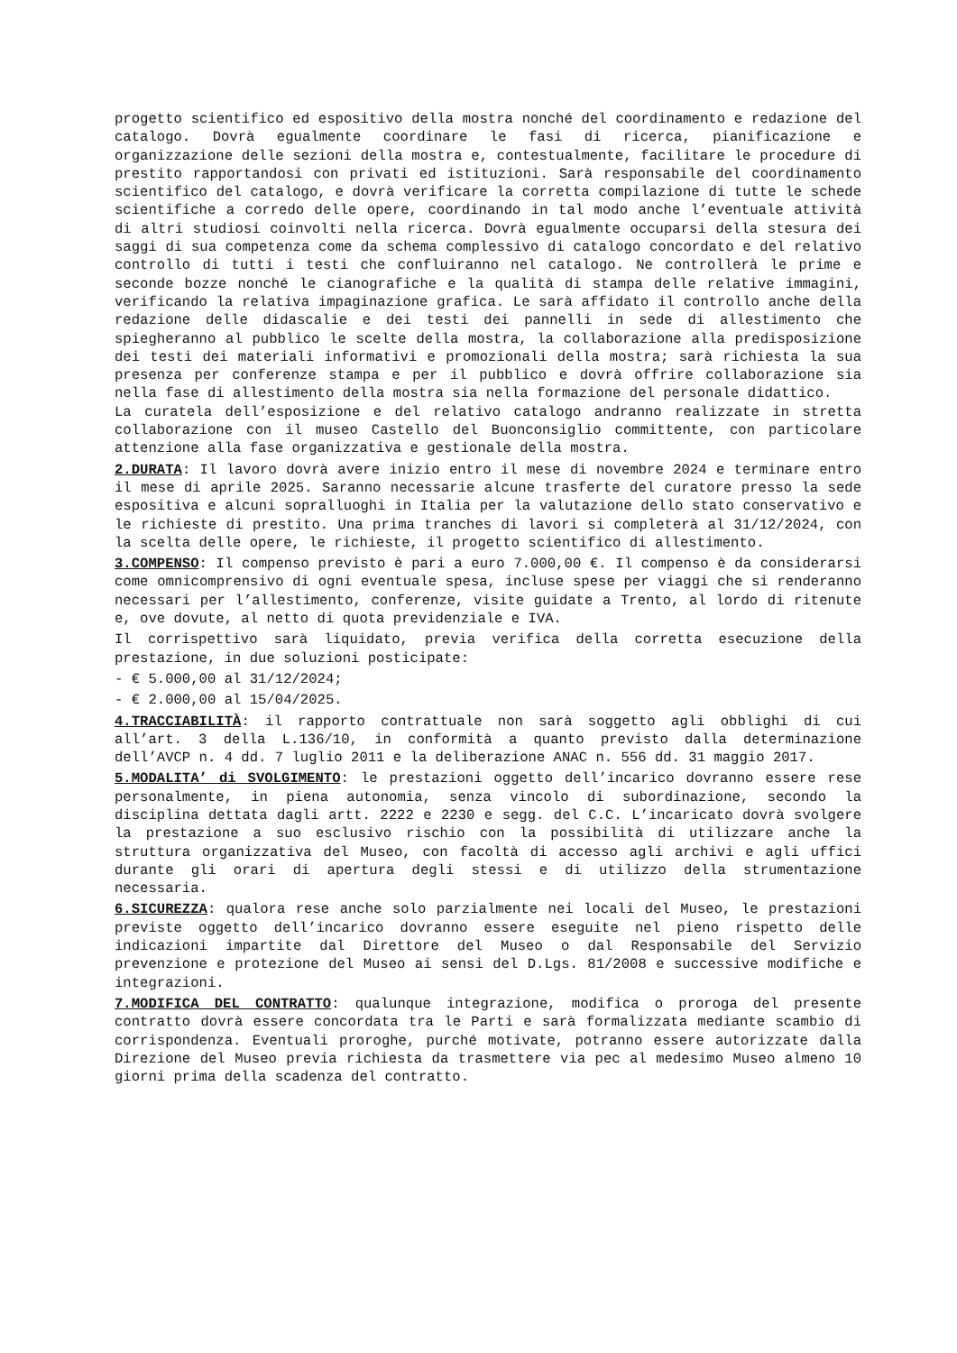progetto scientifico ed espositivo della mostra nonché del coordinamento e redazione del catalogo. Dovrà egualmente coordinare le fasi di ricerca, pianificazione e organizzazione delle sezioni della mostra e, contestualmente, facilitare le procedure di prestito rapportandosi con privati ed istituzioni. Sarà responsabile del coordinamento scientifico del catalogo, e dovrà verificare la corretta compilazione di tutte le schede scientifiche a corredo delle opere, coordinando in tal modo anche l’eventuale attività di altri studiosi coinvolti nella ricerca. Dovrà egualmente occuparsi della stesura dei saggi di sua competenza come da schema complessivo di catalogo concordato e del relativo controllo di tutti i testi che confluiranno nel catalogo. Ne controllerà le prime e seconde bozze nonché le cianografiche e la qualità di stampa delle relative immagini, verificando la relativa impaginazione grafica. Le sarà affidato il controllo anche della redazione delle didascalie e dei testi dei pannelli in sede di allestimento che spiegheranno al pubblico le scelte della mostra, la collaborazione alla predisposizione dei testi dei materiali informativi e promozionali della mostra; sarà richiesta la sua presenza per conferenze stampa e per il pubblico e dovrà offrire collaborazione sia nella fase di allestimento della mostra sia nella formazione del personale didattico.
La curatela dell’esposizione e del relativo catalogo andranno realizzate in stretta collaborazione con il museo Castello del Buonconsiglio committente, con particolare attenzione alla fase organizzativa e gestionale della mostra.
2.DURATA: Il lavoro dovrà avere inizio entro il mese di novembre 2024 e terminare entro il mese di aprile 2025. Saranno necessarie alcune trasferte del curatore presso la sede espositiva e alcuni sopralluoghi in Italia per la valutazione dello stato conservativo e le richieste di prestito. Una prima tranches di lavori si completerà al 31/12/2024, con la scelta delle opere, le richieste, il progetto scientifico di allestimento.
3.COMPENSO: Il compenso previsto è pari a euro 7.000,00 €. Il compenso è da considerarsi come omnicomprensivo di ogni eventuale spesa, incluse spese per viaggi che si renderanno necessari per l’allestimento, conferenze, visite guidate a Trento, al lordo di ritenute e, ove dovute, al netto di quota previdenziale e IVA.
Il corrispettivo sarà liquidato, previa verifica della corretta esecuzione della prestazione, in due soluzioni posticipate:
- € 5.000,00 al 31/12/2024;
- € 2.000,00 al 15/04/2025.
4.TRACCIABILITÀ: il rapporto contrattuale non sarà soggetto agli obblighi di cui all’art. 3 della L.136/10, in conformità a quanto previsto dalla determinazione dell’AVCP n. 4 dd. 7 luglio 2011 e la deliberazione ANAC n. 556 dd. 31 maggio 2017.
5.MODALITA’ di SVOLGIMENTO: le prestazioni oggetto dell’incarico dovranno essere rese personalmente, in piena autonomia, senza vincolo di subordinazione, secondo la disciplina dettata dagli artt. 2222 e 2230 e segg. del C.C. L’incaricato dovrà svolgere la prestazione a suo esclusivo rischio con la possibilità di utilizzare anche la struttura organizzativa del Museo, con facoltà di accesso agli archivi e agli uffici durante gli orari di apertura degli stessi e di utilizzo della strumentazione necessaria.
6.SICUREZZA: qualora rese anche solo parzialmente nei locali del Museo, le prestazioni previste oggetto dell’incarico dovranno essere eseguite nel pieno rispetto delle indicazioni impartite dal Direttore del Museo o dal Responsabile del Servizio prevenzione e protezione del Museo ai sensi del D.Lgs. 81/2008 e successive modifiche e integrazioni.
7.MODIFICA DEL CONTRATTO: qualunque integrazione, modifica o proroga del presente contratto dovrà essere concordata tra le Parti e sarà formalizzata mediante scambio di corrispondenza. Eventuali proroghe, purché motivate, potranno essere autorizzate dalla Direzione del Museo previa richiesta da trasmettere via pec al medesimo Museo almeno 10 giorni prima della scadenza del contratto.